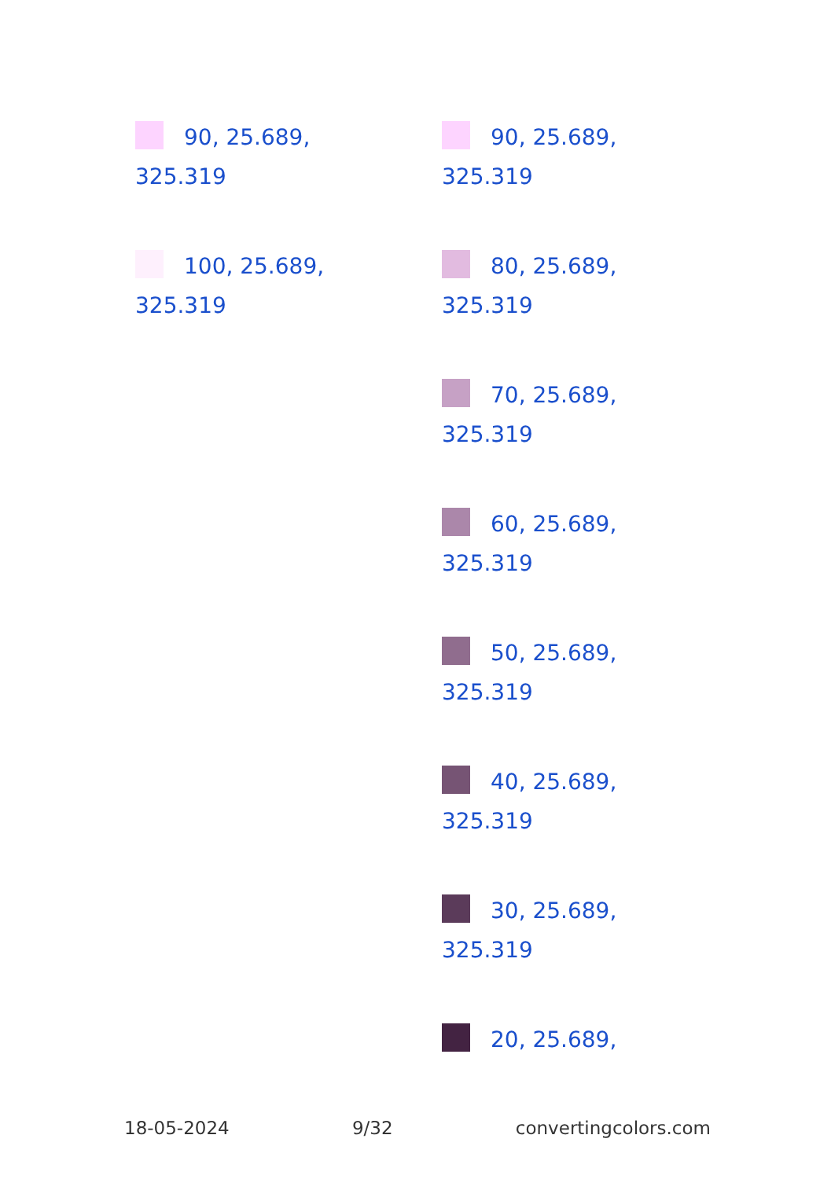90, 25.689, 325.319
100, 25.689, 325.319
90, 25.689, 325.319
80, 25.689, 325.319
70, 25.689, 325.319
60, 25.689, 325.319
50, 25.689, 325.319
40, 25.689, 325.319
30, 25.689, 325.319
20, 25.689,
18-05-2024 9/32 convertingcolors.com